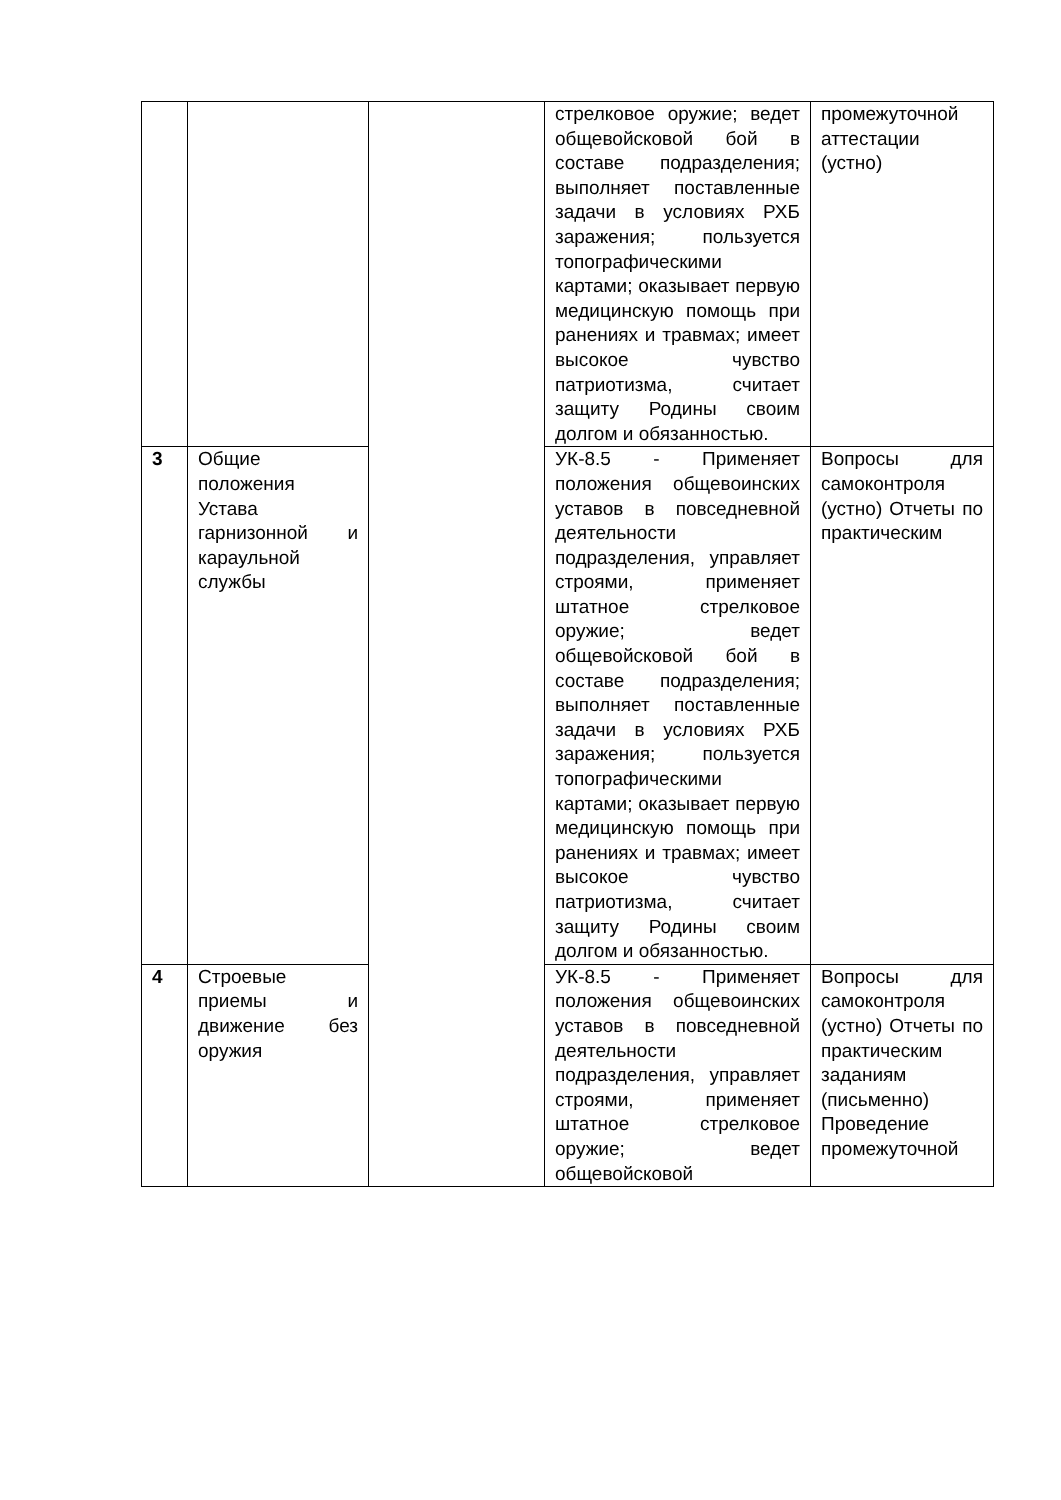| | | | стрелковое оружие; ведет общевойсковой бой в составе подразделения; выполняет поставленные задачи в условиях РХБ заражения; пользуется топографическими картами; оказывает первую медицинскую помощь при ранениях и травмах; имеет высокое чувство патриотизма, считает защиту Родины своим долгом и обязанностью. | промежуточной аттестации (устно) |
| 3 | Общие положения Устава гарнизонной и караульной службы | | УК-8.5 - Применяет положения общевоинских уставов в повседневной деятельности подразделения, управляет строями, применяет штатное стрелковое оружие; ведет общевойсковой бой в составе подразделения; выполняет поставленные задачи в условиях РХБ заражения; пользуется топографическими картами; оказывает первую медицинскую помощь при ранениях и травмах; имеет высокое чувство патриотизма, считает защиту Родины своим долгом и обязанностью. | Вопросы для самоконтроля (устно) Отчеты по практическим |
| 4 | Строевые приемы и движение без оружия | | УК-8.5 - Применяет положения общевоинских уставов в повседневной деятельности подразделения, управляет строями, применяет штатное стрелковое оружие; ведет общевойсковой | Вопросы для самоконтроля (устно) Отчеты по практическим заданиям (письменно) Проведение промежуточной |